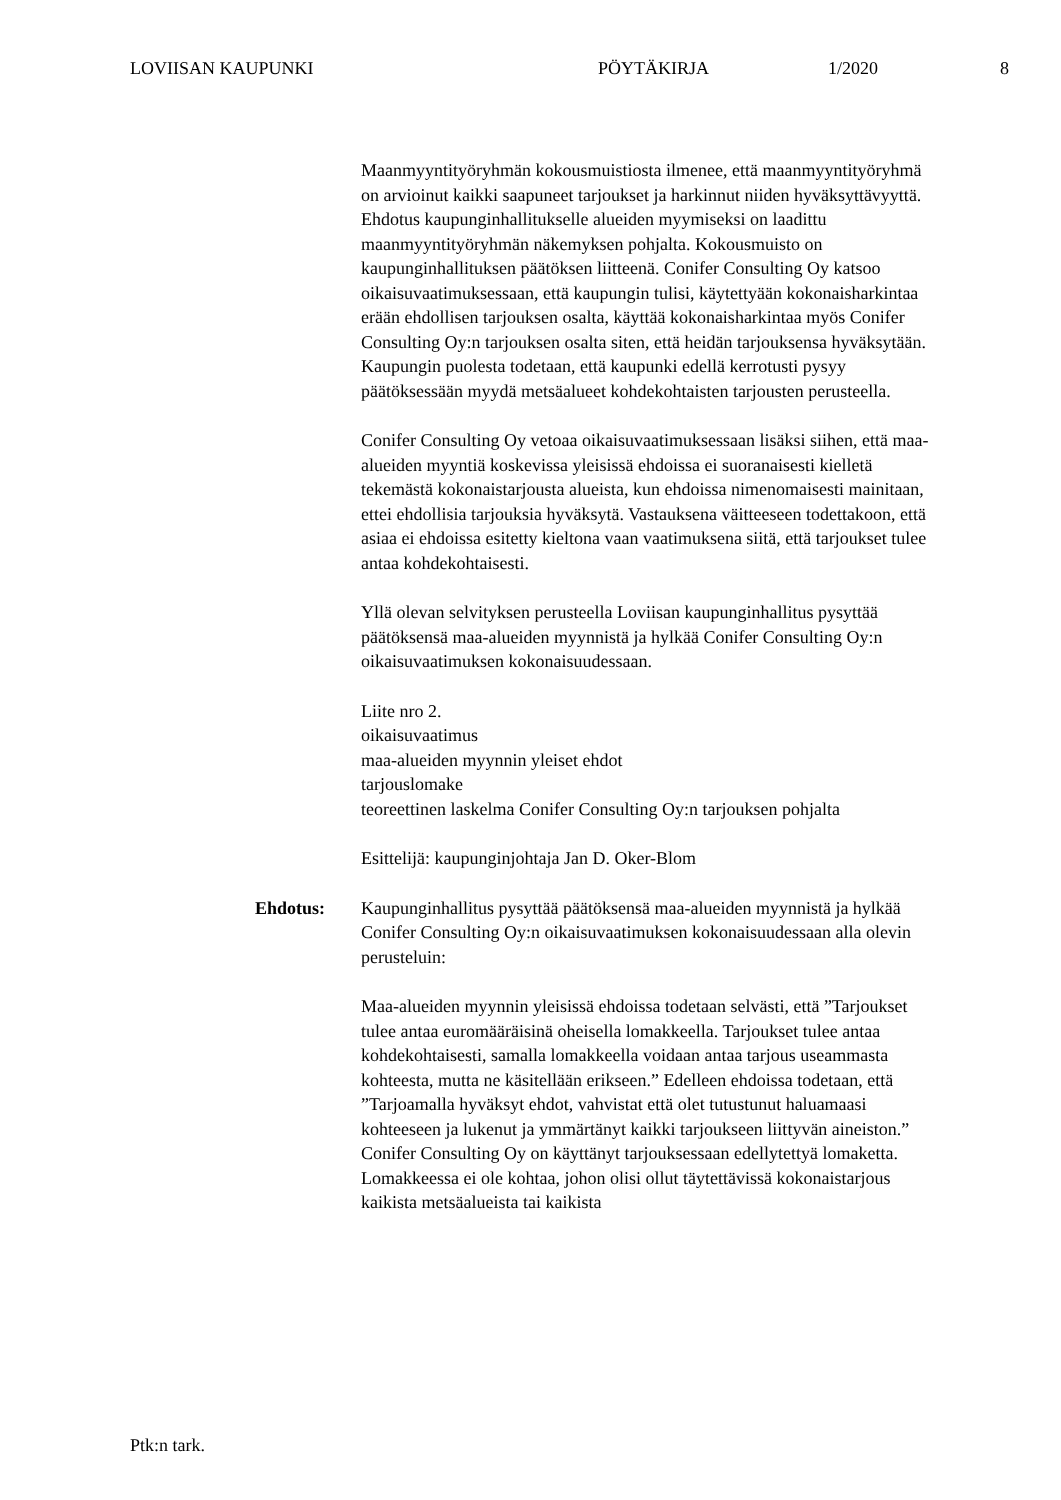LOVIISAN KAUPUNKI PÖYTÄKIRJA 1/2020 8
Maanmyyntityöryhmän kokousmuistiosta ilmenee, että maanmyyntityöryhmä on arvioinut kaikki saapuneet tarjoukset ja harkinnut niiden hyväksyttävyyttä. Ehdotus kaupunginhallitukselle alueiden myymiseksi on laadittu maanmyyntityöryhmän näkemyksen pohjalta. Kokousmuisto on kaupunginhallituksen päätöksen liitteenä. Conifer Consulting Oy katsoo oikaisuvaatimuksessaan, että kaupungin tulisi, käytettyään kokonaisharkintaa erään ehdollisen tarjouksen osalta, käyttää kokonaisharkintaa myös Conifer Consulting Oy:n tarjouksen osalta siten, että heidän tarjouksensa hyväksytään. Kaupungin puolesta todetaan, että kaupunki edellä kerrotusti pysyy päätöksessään myydä metsäalueet kohdekohtaisten tarjousten perusteella.
Conifer Consulting Oy vetoaa oikaisuvaatimuksessaan lisäksi siihen, että maa-alueiden myyntiä koskevissa yleisissä ehdoissa ei suoranaisesti kielletä tekemästä kokonaistarjousta alueista, kun ehdoissa nimenomaisesti mainitaan, ettei ehdollisia tarjouksia hyväksytä. Vastauksena väitteeseen todettakoon, että asiaa ei ehdoissa esitetty kieltona vaan vaatimuksena siitä, että tarjoukset tulee antaa kohdekohtaisesti.
Yllä olevan selvityksen perusteella Loviisan kaupunginhallitus pysyttää päätöksensä maa-alueiden myynnistä ja hylkää Conifer Consulting Oy:n oikaisuvaatimuksen kokonaisuudessaan.
Liite nro 2.
oikaisuvaatimus
maa-alueiden myynnin yleiset ehdot
tarjouslomake
teoreettinen laskelma Conifer Consulting Oy:n tarjouksen pohjalta
Esittelijä: kaupunginjohtaja Jan D. Oker-Blom
Ehdotus:
Kaupunginhallitus pysyttää päätöksensä maa-alueiden myynnistä ja hylkää Conifer Consulting Oy:n oikaisuvaatimuksen kokonaisuudessaan alla olevin perusteluin:
Maa-alueiden myynnin yleisissä ehdoissa todetaan selvästi, että ”Tarjoukset tulee antaa euromääräisinä oheisella lomakkeella. Tarjoukset tulee antaa kohdekohtaisesti, samalla lomakkeella voidaan antaa tarjous useammasta kohteesta, mutta ne käsitellään erikseen.” Edelleen ehdoissa todetaan, että ”Tarjoamalla hyväksyt ehdot, vahvistat että olet tutustunut haluamaasi kohteeseen ja lukenut ja ymmärtänyt kaikki tarjoukseen liittyvän aineiston.” Conifer Consulting Oy on käyttänyt tarjouksessaan edellytettyä lomaketta. Lomakkeessa ei ole kohtaa, johon olisi ollut täytettävissä kokonaistarjous kaikista metsäalueista tai kaikista
Ptk:n tark.